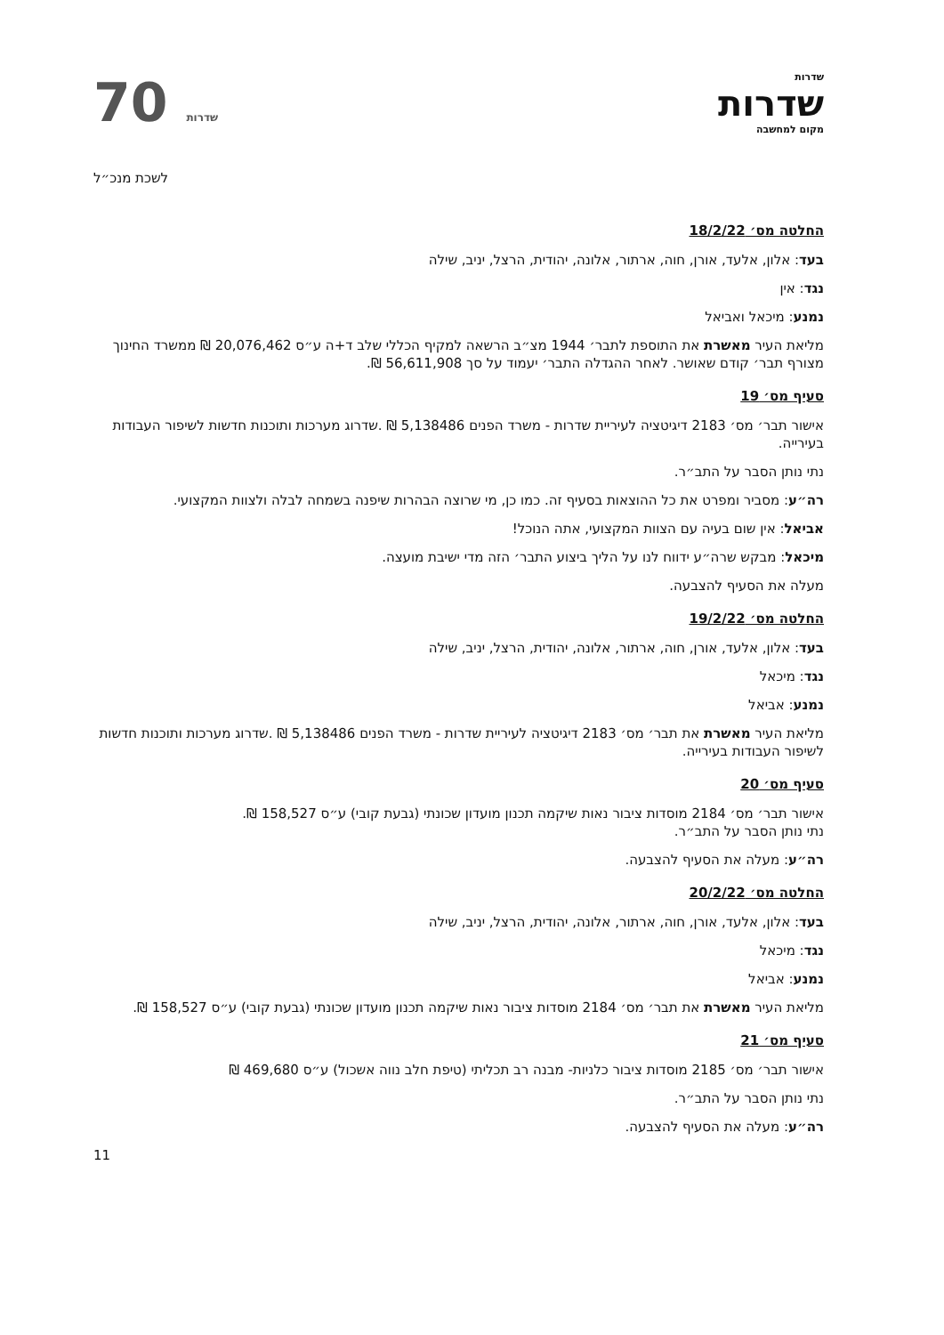שדרות
שדרות
מקום למחשבה
70 שדרות
לשכת מנכ״ל
החלטה מס׳ 18/2/22
בעד: אלון, אלעד, אורן, חוה, ארתור, אלונה, יהודית, הרצל, יניב, שילה
נגד: אין
נמנע: מיכאל ואביאל
מליאת העיר מאשרת את התוספת לתבר׳ 1944 מצ״ב הרשאה למקיף הכללי שלב ד+ה ע״ס 20,076,462 ₪ ממשרד החינוך מצורף תבר׳ קודם שאושר. לאחר ההגדלה התבר׳ יעמוד על סך 56,611,908 ₪.
סעיף מס׳ 19
אישור תבר׳ מס׳ 2183 דיגיטציה לעיריית שדרות - משרד הפנים 5,138486 ₪ .שדרוג מערכות ותוכנות חדשות לשיפור העבודות בעירייה.
נתי נותן הסבר על התב״ר.
רה״ע: מסביר ומפרט את כל ההוצאות בסעיף זה. כמו כן, מי שרוצה הבהרות שיפנה בשמחה לבלה ולצוות המקצועי.
אביאל: אין שום בעיה עם הצוות המקצועי, אתה הנוכל!
מיכאל: מבקש שרה״ע ידווח לנו על הליך ביצוע התבר׳ הזה מדי ישיבת מועצה.
מעלה את הסעיף להצבעה.
החלטה מס׳ 19/2/22
בעד: אלון, אלעד, אורן, חוה, ארתור, אלונה, יהודית, הרצל, יניב, שילה
נגד: מיכאל
נמנע: אביאל
מליאת העיר מאשרת את תבר׳ מס׳ 2183 דיגיטציה לעיריית שדרות - משרד הפנים 5,138486 ₪ .שדרוג מערכות ותוכנות חדשות לשיפור העבודות בעירייה.
סעיף מס׳ 20
אישור תבר׳ מס׳ 2184 מוסדות ציבור נאות שיקמה תכנון מועדון שכונתי (גבעת קובי) ע״ס 158,527 ₪.
נתי נותן הסבר על התב״ר.
רה״ע: מעלה את הסעיף להצבעה.
החלטה מס׳ 20/2/22
בעד: אלון, אלעד, אורן, חוה, ארתור, אלונה, יהודית, הרצל, יניב, שילה
נגד: מיכאל
נמנע: אביאל
מליאת העיר מאשרת את תבר׳ מס׳ 2184 מוסדות ציבור נאות שיקמה תכנון מועדון שכונתי (גבעת קובי) ע״ס 158,527 ₪.
סעיף מס׳ 21
אישור תבר׳ מס׳ 2185 מוסדות ציבור כלניות- מבנה רב תכליתי (טיפת חלב נווה אשכול) ע״ס 469,680 ₪
נתי נותן הסבר על התב״ר.
רה״ע: מעלה את הסעיף להצבעה.
11